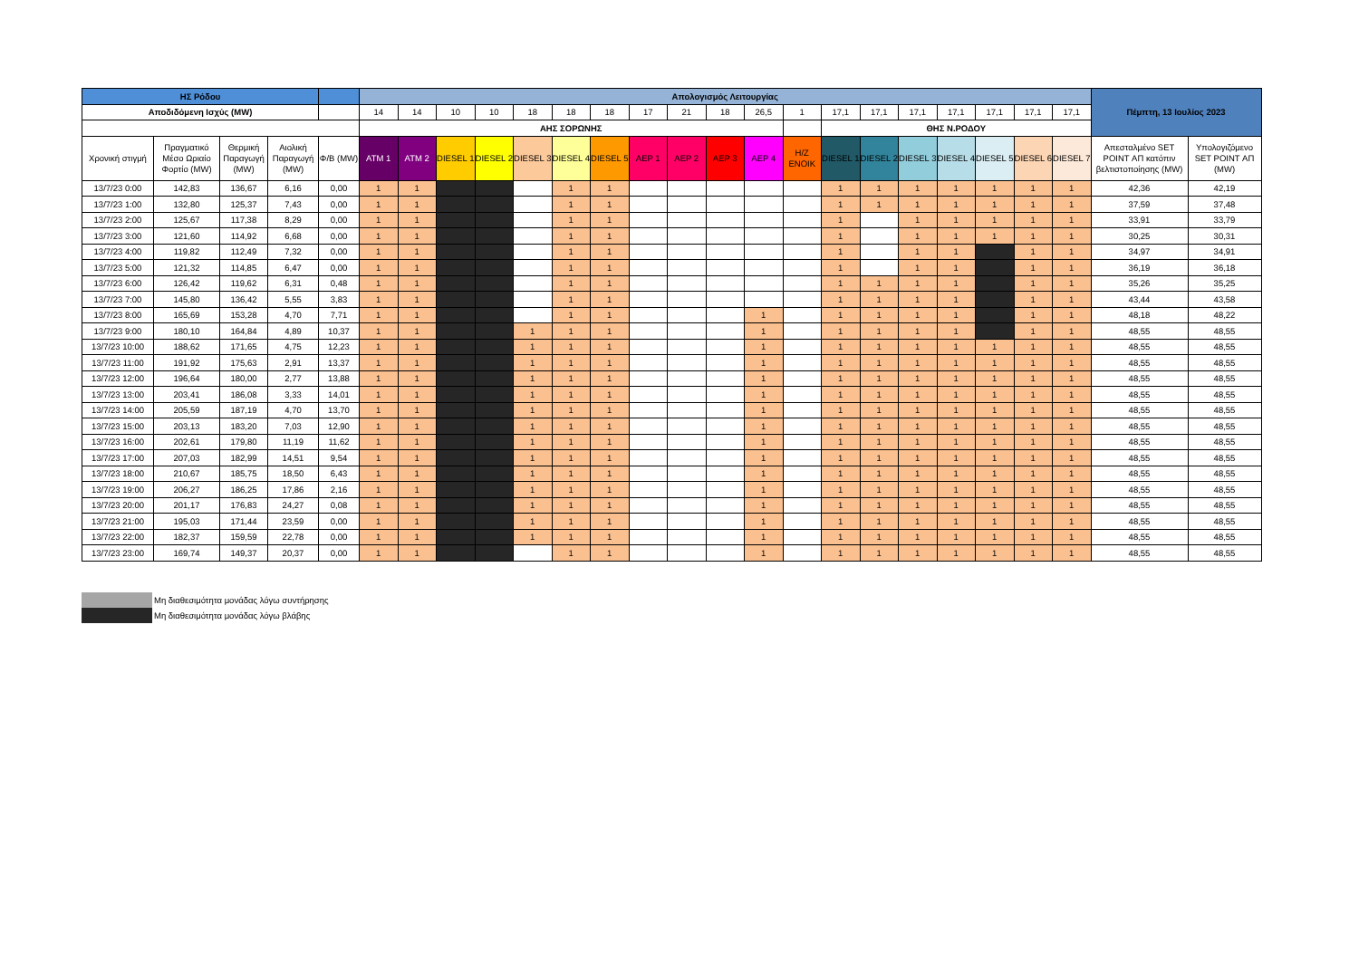| ΗΣ Ρόδου | | | | | Απολογισμός Λειτουργίας | | | | | | | | | | | | | | | | | | | Πέμπτη, 13 Ιουλίος 2023 | |
| --- | --- | --- | --- | --- | --- | --- | --- | --- | --- | --- | --- | --- | --- | --- | --- | --- | --- | --- | --- | --- | --- | --- | --- | --- | --- |
| Αποδιδόμενη Ισχύς (MW) | | | | | 14 | 14 | 10 | 10 | 18 | 18 | 18 | 17 | 21 | 18 | 26,5 | 1 | 17,1 | 17,1 | 17,1 | 17,1 | 17,1 | 17,1 | 17,1 | | |
| | | | | | ΑΗΣ ΣΟΡΩΝΗΣ | | | | | | | | | | | | ΘΗΣ Ν.ΡΟΔΟΥ | | | | | | | | |
| Χρονική στιγμή | Πραγματικό Μέσο Ωριαίο Φορτίο (MW) | Θερμική Παραγωγή (MW) | Αιολική Παραγωγή (MW) | Φ/Β (MW) | ATM 1 | ATM 2 | DIESEL 1 | DIESEL 2 | DIESEL 3 | DIESEL 4 | DIESEL 5 | ΑΕΡ 1 | ΑΕΡ 2 | ΑΕΡ 3 | ΑΕΡ 4 | Η/Ζ ΕΝΟΙΚ | DIESEL 1 | DIESEL 2 | DIESEL 3 | DIESEL 4 | DIESEL 5 | DIESEL 6 | DIESEL 7 | Απεσταλμένο SET POINT ΑΠ κατόπιν βελτιστοποίησης (MW) | Υπολογιζόμενο SET POINT ΑΠ (MW) |
| 13/7/23 0:00 | 142,83 | 136,67 | 6,16 | 0,00 | 1 | 1 | | | | 1 | 1 | | | | | | 1 | 1 | 1 | 1 | 1 | 1 | 1 | 42,36 | 42,19 |
| 13/7/23 1:00 | 132,80 | 125,37 | 7,43 | 0,00 | 1 | 1 | | | | 1 | 1 | | | | | | 1 | 1 | 1 | 1 | 1 | 1 | 1 | 37,59 | 37,48 |
| 13/7/23 2:00 | 125,67 | 117,38 | 8,29 | 0,00 | 1 | 1 | | | | 1 | 1 | | | | | | 1 | | 1 | 1 | 1 | 1 | 1 | 33,91 | 33,79 |
| 13/7/23 3:00 | 121,60 | 114,92 | 6,68 | 0,00 | 1 | 1 | | | | 1 | 1 | | | | | | 1 | | 1 | 1 | 1 | 1 | 1 | 30,25 | 30,31 |
| 13/7/23 4:00 | 119,82 | 112,49 | 7,32 | 0,00 | 1 | 1 | | | | 1 | 1 | | | | | | 1 | | 1 | 1 | | 1 | 1 | 34,97 | 34,91 |
| 13/7/23 5:00 | 121,32 | 114,85 | 6,47 | 0,00 | 1 | 1 | | | | 1 | 1 | | | | | | 1 | | 1 | 1 | | 1 | 1 | 36,19 | 36,18 |
| 13/7/23 6:00 | 126,42 | 119,62 | 6,31 | 0,48 | 1 | 1 | | | | 1 | 1 | | | | | | 1 | 1 | 1 | 1 | | 1 | 1 | 35,26 | 35,25 |
| 13/7/23 7:00 | 145,80 | 136,42 | 5,55 | 3,83 | 1 | 1 | | | | 1 | 1 | | | | | | 1 | 1 | 1 | 1 | | 1 | 1 | 43,44 | 43,58 |
| 13/7/23 8:00 | 165,69 | 153,28 | 4,70 | 7,71 | 1 | 1 | | | | 1 | 1 | | | | 1 | | 1 | 1 | 1 | 1 | | 1 | 1 | 48,18 | 48,22 |
| 13/7/23 9:00 | 180,10 | 164,84 | 4,89 | 10,37 | 1 | 1 | | | 1 | 1 | 1 | | | | 1 | | 1 | 1 | 1 | 1 | | 1 | 1 | 48,55 | 48,55 |
| 13/7/23 10:00 | 188,62 | 171,65 | 4,75 | 12,23 | 1 | 1 | | | 1 | 1 | 1 | | | | 1 | | 1 | 1 | 1 | 1 | 1 | 1 | 1 | 48,55 | 48,55 |
| 13/7/23 11:00 | 191,92 | 175,63 | 2,91 | 13,37 | 1 | 1 | | | 1 | 1 | 1 | | | | 1 | | 1 | 1 | 1 | 1 | 1 | 1 | 1 | 48,55 | 48,55 |
| 13/7/23 12:00 | 196,64 | 180,00 | 2,77 | 13,88 | 1 | 1 | | | 1 | 1 | 1 | | | | 1 | | 1 | 1 | 1 | 1 | 1 | 1 | 1 | 48,55 | 48,55 |
| 13/7/23 13:00 | 203,41 | 186,08 | 3,33 | 14,01 | 1 | 1 | | | 1 | 1 | 1 | | | | 1 | | 1 | 1 | 1 | 1 | 1 | 1 | 1 | 48,55 | 48,55 |
| 13/7/23 14:00 | 205,59 | 187,19 | 4,70 | 13,70 | 1 | 1 | | | 1 | 1 | 1 | | | | 1 | | 1 | 1 | 1 | 1 | 1 | 1 | 1 | 48,55 | 48,55 |
| 13/7/23 15:00 | 203,13 | 183,20 | 7,03 | 12,90 | 1 | 1 | | | 1 | 1 | 1 | | | | 1 | | 1 | 1 | 1 | 1 | 1 | 1 | 1 | 48,55 | 48,55 |
| 13/7/23 16:00 | 202,61 | 179,80 | 11,19 | 11,62 | 1 | 1 | | | 1 | 1 | 1 | | | | 1 | | 1 | 1 | 1 | 1 | 1 | 1 | 1 | 48,55 | 48,55 |
| 13/7/23 17:00 | 207,03 | 182,99 | 14,51 | 9,54 | 1 | 1 | | | 1 | 1 | 1 | | | | 1 | | 1 | 1 | 1 | 1 | 1 | 1 | 1 | 48,55 | 48,55 |
| 13/7/23 18:00 | 210,67 | 185,75 | 18,50 | 6,43 | 1 | 1 | | | 1 | 1 | 1 | | | | 1 | | 1 | 1 | 1 | 1 | 1 | 1 | 1 | 48,55 | 48,55 |
| 13/7/23 19:00 | 206,27 | 186,25 | 17,86 | 2,16 | 1 | 1 | | | 1 | 1 | 1 | | | | 1 | | 1 | 1 | 1 | 1 | 1 | 1 | 1 | 48,55 | 48,55 |
| 13/7/23 20:00 | 201,17 | 176,83 | 24,27 | 0,08 | 1 | 1 | | | 1 | 1 | 1 | | | | 1 | | 1 | 1 | 1 | 1 | 1 | 1 | 1 | 48,55 | 48,55 |
| 13/7/23 21:00 | 195,03 | 171,44 | 23,59 | 0,00 | 1 | 1 | | | 1 | 1 | 1 | | | | 1 | | 1 | 1 | 1 | 1 | 1 | 1 | 1 | 48,55 | 48,55 |
| 13/7/23 22:00 | 182,37 | 159,59 | 22,78 | 0,00 | 1 | 1 | | | 1 | 1 | 1 | | | | 1 | | 1 | 1 | 1 | 1 | 1 | 1 | 1 | 48,55 | 48,55 |
| 13/7/23 23:00 | 169,74 | 149,37 | 20,37 | 0,00 | 1 | 1 | | | | 1 | 1 | | | | 1 | | 1 | 1 | 1 | 1 | 1 | 1 | 1 | 48,55 | 48,55 |
Μη διαθεσιμότητα μονάδας λόγω συντήρησης
Μη διαθεσιμότητα μονάδας λόγω βλάβης